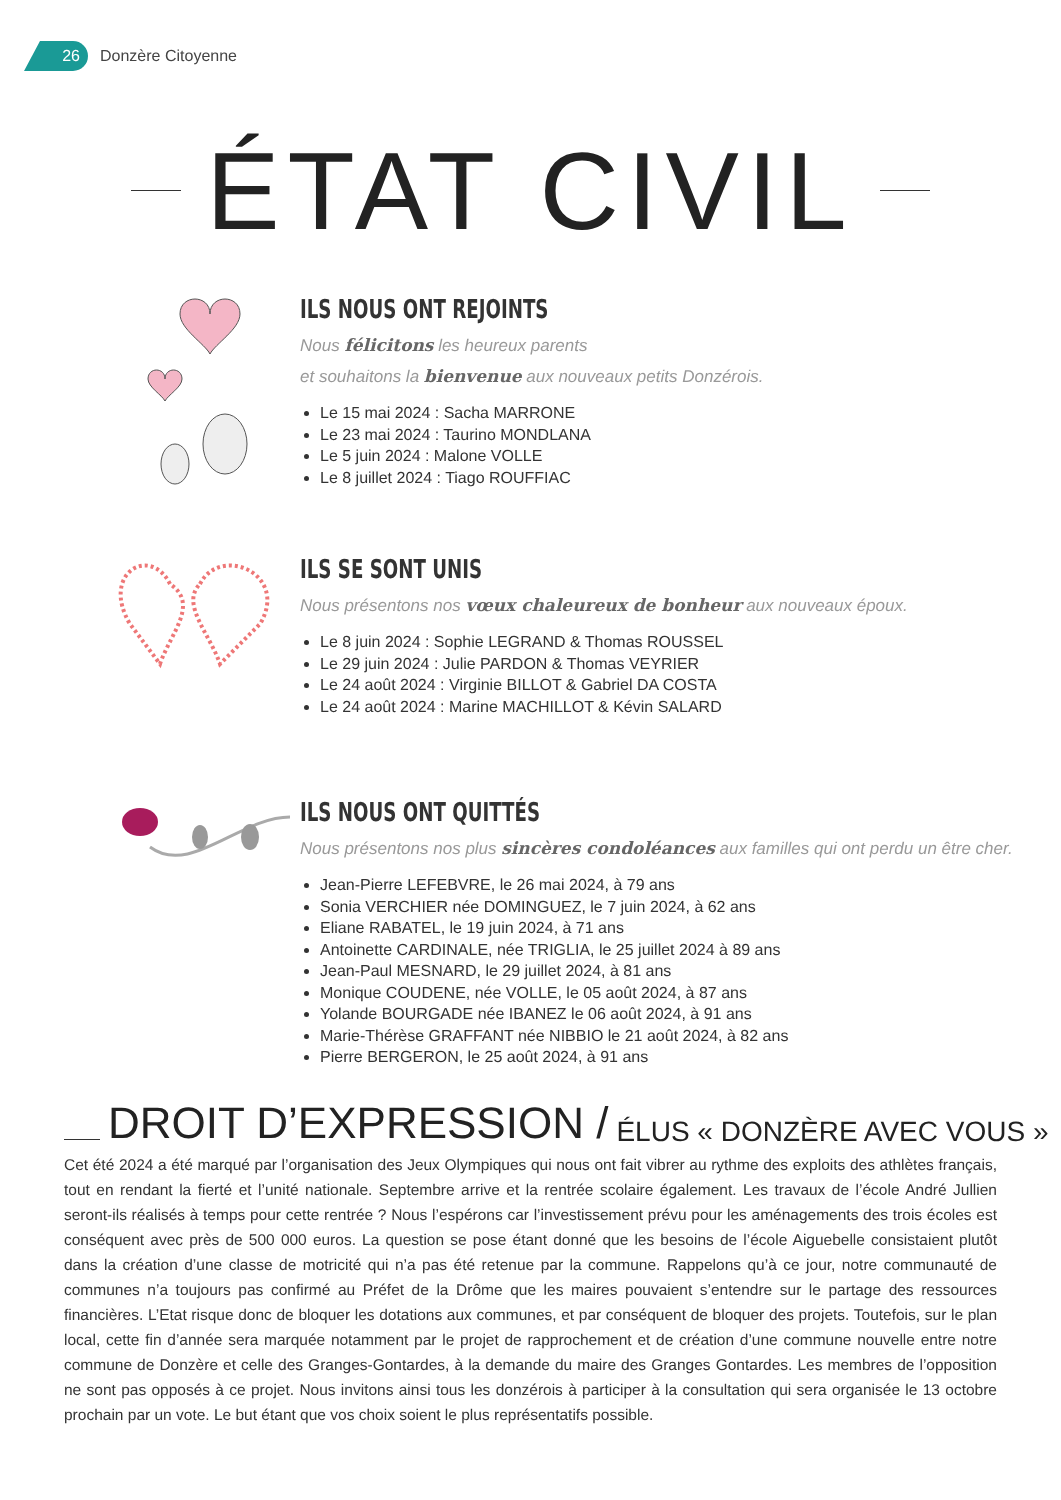26
Donzère Citoyenne
ÉTAT CIVIL
ILS NOUS ONT REJOINTS
Nous félicitons les heureux parents
et souhaitons la bienvenue aux nouveaux petits Donzérois.
Le 15 mai 2024 : Sacha MARRONE
Le 23 mai 2024 : Taurino MONDLANA
Le 5 juin 2024 : Malone VOLLE
Le 8 juillet 2024 : Tiago ROUFFIAC
ILS SE SONT UNIS
Nous présentons nos vœux chaleureux de bonheur aux nouveaux époux.
Le 8 juin 2024 : Sophie LEGRAND & Thomas ROUSSEL
Le 29 juin 2024 : Julie PARDON & Thomas VEYRIER
Le 24 août 2024 : Virginie BILLOT & Gabriel DA COSTA
Le 24 août 2024 : Marine MACHILLOT & Kévin SALARD
ILS NOUS ONT QUITTÉS
Nous présentons nos plus sincères condoléances aux familles qui ont perdu un être cher.
Jean-Pierre LEFEBVRE, le 26 mai 2024, à 79 ans
Sonia VERCHIER née DOMINGUEZ, le 7 juin 2024, à 62 ans
Eliane RABATEL, le 19 juin 2024, à 71 ans
Antoinette CARDINALE, née TRIGLIA, le 25 juillet 2024 à 89 ans
Jean-Paul MESNARD, le 29 juillet 2024, à 81 ans
Monique COUDENE, née VOLLE, le 05 août 2024, à 87 ans
Yolande BOURGADE née IBANEZ le 06 août 2024, à 91 ans
Marie-Thérèse GRAFFANT née NIBBIO le 21 août 2024, à 82 ans
Pierre BERGERON, le 25 août 2024, à 91 ans
DROIT D’EXPRESSION / ÉLUS « DONZÈRE AVEC VOUS »
Cet été 2024 a été marqué par l’organisation des Jeux Olympiques qui nous ont fait vibrer au rythme des exploits des athlètes français, tout en rendant la fierté et l’unité nationale. Septembre arrive et la rentrée scolaire également. Les travaux de l’école André Jullien seront-ils réalisés à temps pour cette rentrée ? Nous l’espérons car l’investissement prévu pour les aménagements des trois écoles est conséquent avec près de 500 000 euros. La question se pose étant donné que les besoins de l’école Aiguebelle consistaient plutôt dans la création d’une classe de motricité qui n’a pas été retenue par la commune. Rappelons qu’à ce jour, notre communauté de communes n’a toujours pas confirmé au Préfet de la Drôme que les maires pouvaient s’entendre sur le partage des ressources financières. L’Etat risque donc de bloquer les dotations aux communes, et par conséquent de bloquer des projets. Toutefois, sur le plan local, cette fin d’année sera marquée notamment par le projet de rapprochement et de création d’une commune nouvelle entre notre commune de Donzère et celle des Granges-Gontardes, à la demande du maire des Granges Gontardes. Les membres de l’opposition ne sont pas opposés à ce projet. Nous invitons ainsi tous les donzérois à participer à la consultation qui sera organisée le 13 octobre prochain par un vote. Le but étant que vos choix soient le plus représentatifs possible.